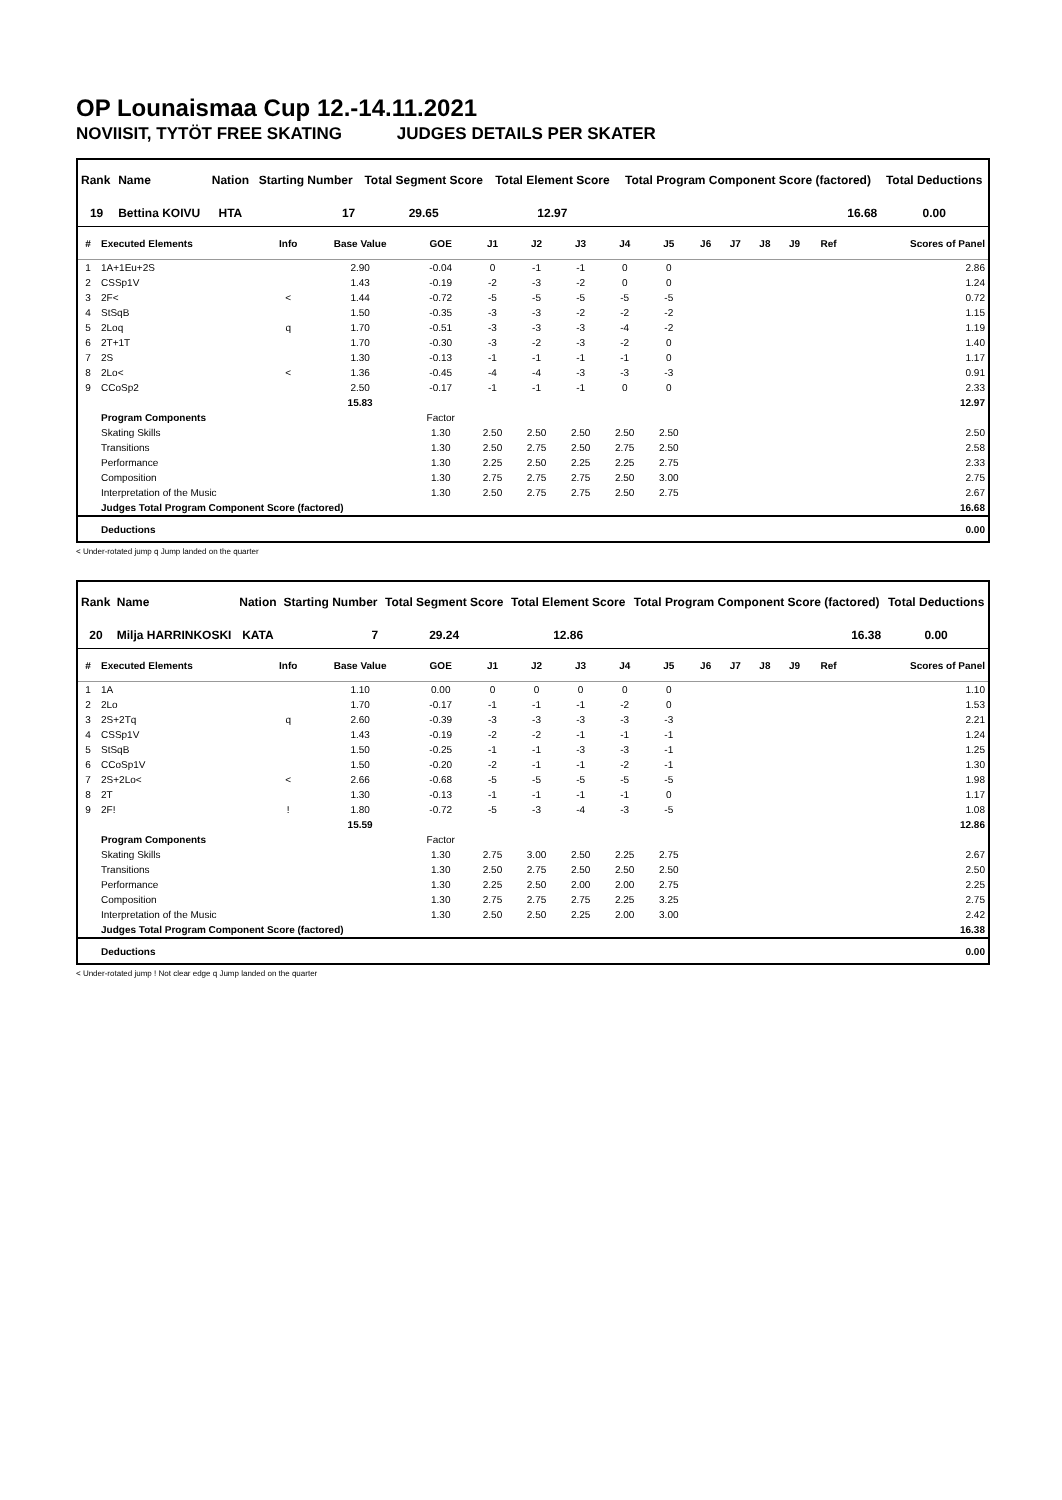OP Lounaismaa Cup 12.-14.11.2021
NOVIISIT, TYTÖT FREE SKATING JUDGES DETAILS PER SKATER
| Rank | Name | Nation | Starting Number | Total Segment Score | Total Element Score | Total Program Component Score (factored) | Total Deductions |
| --- | --- | --- | --- | --- | --- | --- | --- |
| 19 | Bettina KOIVU | HTA | 17 | 29.65 | 12.97 | 16.68 | 0.00 |
| # | Executed Elements | Info | Base Value | GOE | J1 | J2 | J3 | J4 | J5 | J6 | J7 | J8 | J9 | Ref | Scores of Panel |
| --- | --- | --- | --- | --- | --- | --- | --- | --- | --- | --- | --- | --- | --- | --- | --- |
| 1 | 1A+1Eu+2S | | 2.90 | -0.04 | 0 | -1 | -1 | 0 | 0 | | | | | | 2.86 |
| 2 | CSSp1V | | 1.43 | -0.19 | -2 | -3 | -2 | 0 | 0 | | | | | | 1.24 |
| 3 | 2F< | < | 1.44 | -0.72 | -5 | -5 | -5 | -5 | -5 | | | | | | 0.72 |
| 4 | StSqB | | 1.50 | -0.35 | -3 | -3 | -2 | -2 | -2 | | | | | | 1.15 |
| 5 | 2Loq | q | 1.70 | -0.51 | -3 | -3 | -3 | -4 | -2 | | | | | | 1.19 |
| 6 | 2T+1T | | 1.70 | -0.30 | -3 | -2 | -3 | -2 | 0 | | | | | | 1.40 |
| 7 | 2S | | 1.30 | -0.13 | -1 | -1 | -1 | -1 | 0 | | | | | | 1.17 |
| 8 | 2Lo< | < | 1.36 | -0.45 | -4 | -4 | -3 | -3 | -3 | | | | | | 0.91 |
| 9 | CCoSp2 | | 2.50 | -0.17 | -1 | -1 | -1 | 0 | 0 | | | | | | 2.33 |
| | | | 15.83 | | | | | | | | | | | | 12.97 |
| | Program Components | | | Factor | | | | | | | | | | | |
| | Skating Skills | | | 1.30 | 2.50 | 2.50 | 2.50 | 2.50 | 2.50 | | | | | | 2.50 |
| | Transitions | | | 1.30 | 2.50 | 2.75 | 2.50 | 2.75 | 2.50 | | | | | | 2.58 |
| | Performance | | | 1.30 | 2.25 | 2.50 | 2.25 | 2.25 | 2.75 | | | | | | 2.33 |
| | Composition | | | 1.30 | 2.75 | 2.75 | 2.75 | 2.50 | 3.00 | | | | | | 2.75 |
| | Interpretation of the Music | | | 1.30 | 2.50 | 2.75 | 2.75 | 2.50 | 2.75 | | | | | | 2.67 |
| | Judges Total Program Component Score (factored) | | | | | | | | | | | | | | 16.68 |
| | Deductions | | | | | | | | | | | | | | 0.00 |
< Under-rotated jump q Jump landed on the quarter
| Rank | Name | Nation | Starting Number | Total Segment Score | Total Element Score | Total Program Component Score (factored) | Total Deductions |
| --- | --- | --- | --- | --- | --- | --- | --- |
| 20 | Milja HARRINKOSKI | KATA | 7 | 29.24 | 12.86 | 16.38 | 0.00 |
| # | Executed Elements | Info | Base Value | GOE | J1 | J2 | J3 | J4 | J5 | J6 | J7 | J8 | J9 | Ref | Scores of Panel |
| --- | --- | --- | --- | --- | --- | --- | --- | --- | --- | --- | --- | --- | --- | --- | --- |
| 1 | 1A | | 1.10 | 0.00 | 0 | 0 | 0 | 0 | 0 | | | | | | 1.10 |
| 2 | 2Lo | | 1.70 | -0.17 | -1 | -1 | -1 | -2 | 0 | | | | | | 1.53 |
| 3 | 2S+2Tq | q | 2.60 | -0.39 | -3 | -3 | -3 | -3 | -3 | | | | | | 2.21 |
| 4 | CSSp1V | | 1.43 | -0.19 | -2 | -2 | -1 | -1 | -1 | | | | | | 1.24 |
| 5 | StSqB | | 1.50 | -0.25 | -1 | -1 | -3 | -3 | -1 | | | | | | 1.25 |
| 6 | CCoSp1V | | 1.50 | -0.20 | -2 | -1 | -1 | -2 | -1 | | | | | | 1.30 |
| 7 | 2S+2Lo< | < | 2.66 | -0.68 | -5 | -5 | -5 | -5 | -5 | | | | | | 1.98 |
| 8 | 2T | | 1.30 | -0.13 | -1 | -1 | -1 | -1 | 0 | | | | | | 1.17 |
| 9 | 2F! | ! | 1.80 | -0.72 | -5 | -3 | -4 | -3 | -5 | | | | | | 1.08 |
| | | | 15.59 | | | | | | | | | | | | 12.86 |
| | Program Components | | | Factor | | | | | | | | | | | |
| | Skating Skills | | | 1.30 | 2.75 | 3.00 | 2.50 | 2.25 | 2.75 | | | | | | 2.67 |
| | Transitions | | | 1.30 | 2.50 | 2.75 | 2.50 | 2.50 | 2.50 | | | | | | 2.50 |
| | Performance | | | 1.30 | 2.25 | 2.50 | 2.00 | 2.00 | 2.75 | | | | | | 2.25 |
| | Composition | | | 1.30 | 2.75 | 2.75 | 2.75 | 2.25 | 3.25 | | | | | | 2.75 |
| | Interpretation of the Music | | | 1.30 | 2.50 | 2.50 | 2.25 | 2.00 | 3.00 | | | | | | 2.42 |
| | Judges Total Program Component Score (factored) | | | | | | | | | | | | | | 16.38 |
| | Deductions | | | | | | | | | | | | | | 0.00 |
< Under-rotated jump ! Not clear edge q Jump landed on the quarter